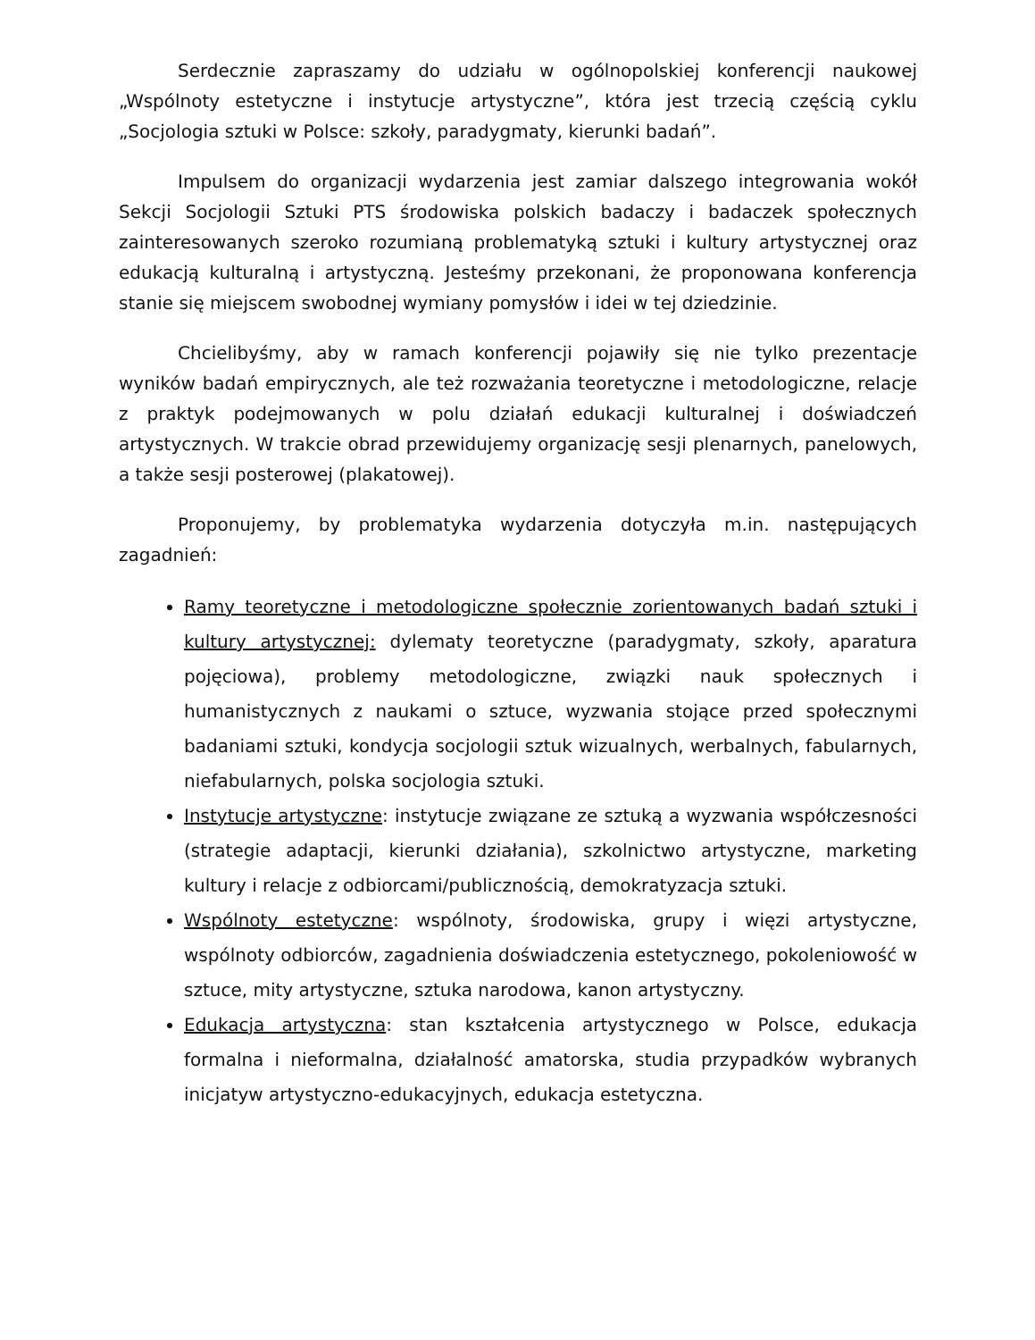Serdecznie zapraszamy do udziału w ogólnopolskiej konferencji naukowej „Wspólnoty estetyczne i instytucje artystyczne”, która jest trzecią częścią cyklu „Socjologia sztuki w Polsce: szkoły, paradygmaty, kierunki badań”.
Impulsem do organizacji wydarzenia jest zamiar dalszego integrowania wokół Sekcji Socjologii Sztuki PTS środowiska polskich badaczy i badaczek społecznych zainteresowanych szeroko rozumianą problematyką sztuki i kultury artystycznej oraz edukacją kulturalną i artystyczną. Jesteśmy przekonani, że proponowana konferencja stanie się miejscem swobodnej wymiany pomysłów i idei w tej dziedzinie.
Chcielibyśmy, aby w ramach konferencji pojawiły się nie tylko prezentacje wyników badań empirycznych, ale też rozważania teoretyczne i metodologiczne, relacje z praktyk podejmowanych w polu działań edukacji kulturalnej i doświadczeń artystycznych. W trakcie obrad przewidujemy organizację sesji plenarnych, panelowych, a także sesji posterowej (plakatowej).
Proponujemy, by problematyka wydarzenia dotyczyła m.in. następujących zagadnień:
Ramy teoretyczne i metodologiczne społecznie zorientowanych badań sztuki i kultury artystycznej: dylematy teoretyczne (paradygmaty, szkoły, aparatura pojęciowa), problemy metodologiczne, związki nauk społecznych i humanistycznych z naukami o sztuce, wyzwania stojące przed społecznymi badaniami sztuki, kondycja socjologii sztuk wizualnych, werbalnych, fabularnych, niefabularnych, polska socjologia sztuki.
Instytucje artystyczne: instytucje związane ze sztuką a wyzwania współczesności (strategie adaptacji, kierunki działania), szkolnictwo artystyczne, marketing kultury i relacje z odbiorcami/publicznością, demokratyzacja sztuki.
Wspólnoty estetyczne: wspólnoty, środowiska, grupy i więzi artystyczne, wspólnoty odbiorców, zagadnienia doświadczenia estetycznego, pokoleniowość w sztuce, mity artystyczne, sztuka narodowa, kanon artystyczny.
Edukacja artystyczna: stan kształcenia artystycznego w Polsce, edukacja formalna i nieformalna, działalność amatorska, studia przypadków wybranych inicjatyw artystyczno-edukacyjnych, edukacja estetyczna.